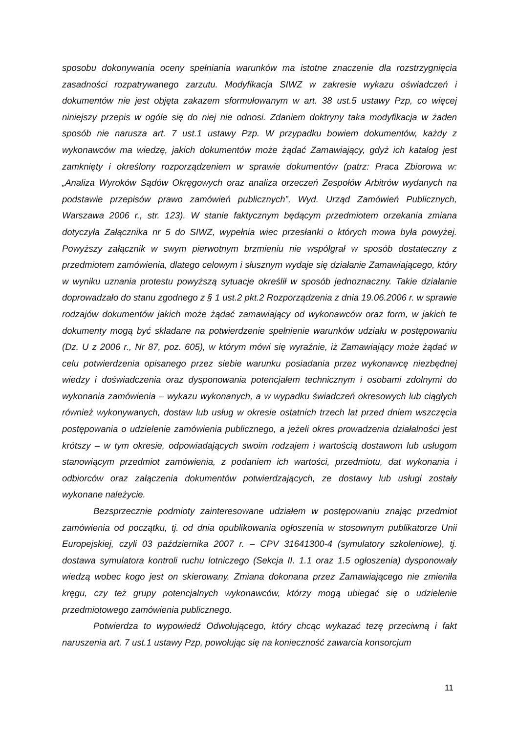sposobu dokonywania oceny spełniania warunków ma istotne znaczenie dla rozstrzygnięcia zasadności rozpatrywanego zarzutu. Modyfikacja SIWZ w zakresie wykazu oświadczeń i dokumentów nie jest objęta zakazem sformułowanym w art. 38 ust.5 ustawy Pzp, co więcej niniejszy przepis w ogóle się do niej nie odnosi. Zdaniem doktryny taka modyfikacja w żaden sposób nie narusza art. 7 ust.1 ustawy Pzp. W przypadku bowiem dokumentów, każdy z wykonawców ma wiedzę, jakich dokumentów może żądać Zamawiający, gdyż ich katalog jest zamknięty i określony rozporządzeniem w sprawie dokumentów (patrz: Praca Zbiorowa w: „Analiza Wyroków Sądów Okręgowych oraz analiza orzeczeń Zespołów Arbitrów wydanych na podstawie przepisów prawo zamówień publicznych”, Wyd. Urząd Zamówień Publicznych, Warszawa 2006 r., str. 123). W stanie faktycznym będącym przedmiotem orzekania zmiana dotyczyła Załącznika nr 5 do SIWZ, wypełnia wiec przesłanki o których mowa była powyżej. Powyższy załącznik w swym pierwotnym brzmieniu nie współgrał w sposób dostateczny z przedmiotem zamówienia, dlatego celowym i słusznym wydaje się działanie Zamawiającego, który w wyniku uznania protestu powyższą sytuacje określił w sposób jednoznaczny. Takie działanie doprowadzało do stanu zgodnego z § 1 ust.2 pkt.2 Rozporządzenia z dnia 19.06.2006 r. w sprawie rodzajów dokumentów jakich może żądać zamawiający od wykonawców oraz form, w jakich te dokumenty mogą być składane na potwierdzenie spełnienie warunków udziału w postępowaniu (Dz. U z 2006 r., Nr 87, poz. 605), w którym mówi się wyraźnie, iż Zamawiający może żądać w celu potwierdzenia opisanego przez siebie warunku posiadania przez wykonawcę niezbędnej wiedzy i doświadczenia oraz dysponowania potencjałem technicznym i osobami zdolnymi do wykonania zamówienia – wykazu wykonanych, a w wypadku świadczeń okresowych lub ciągłych również wykonywanych, dostaw lub usług w okresie ostatnich trzech lat przed dniem wszczęcia postępowania o udzielenie zamówienia publicznego, a jeżeli okres prowadzenia działalności jest krótszy – w tym okresie, odpowiadających swoim rodzajem i wartością dostawom lub usługom stanowiącym przedmiot zamówienia, z podaniem ich wartości, przedmiotu, dat wykonania i odbiorców oraz załączenia dokumentów potwierdzających, ze dostawy lub usługi zostały wykonane należycie.
Bezsprzecznie podmioty zainteresowane udziałem w postępowaniu znając przedmiot zamówienia od początku, tj. od dnia opublikowania ogłoszenia w stosownym publikatorze Unii Europejskiej, czyli 03 października 2007 r. – CPV 31641300-4 (symulatory szkoleniowe), tj. dostawa symulatora kontroli ruchu lotniczego (Sekcja II. 1.1 oraz 1.5 ogłoszenia) dysponowały wiedzą wobec kogo jest on skierowany. Zmiana dokonana przez Zamawiającego nie zmieniła kręgu, czy też grupy potencjalnych wykonawców, którzy mogą ubiegać się o udzielenie przedmiotowego zamówienia publicznego.
Potwierdza to wypowiedź Odwołującego, który chcąc wykazać tezę przeciwną i fakt naruszenia art. 7 ust.1 ustawy Pzp, powołując się na konieczność zawarcia konsorcjum
11